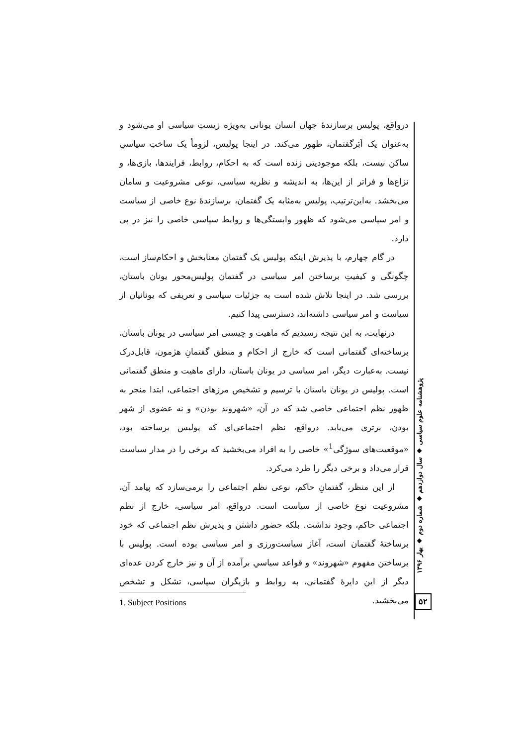درواقع، پولیس برسازندهٔ جهان انسان یونانی به‌ویژه زیستِ سیاسی او می‌شود و به‌عنوان یک اَبَرگفتمان، ظهور می‌کند. در اینجا پولیس، لزوماً یک ساختِ سیاسیِ ساکن نیست، بلکه موجودیتی زنده است که به احکام، روابط، فرایندها، بازی‌ها، و نزاع‌ها و فراتر از این‌ها، به اندیشه و نظریه سیاسی، نوعی مشروعیت و سامان می‌بخشد. به‌این‌ترتیب، پولیس به‌مثابه یک گفتمان، برسازندهٔ نوع خاصی از سیاست و امر سیاسی می‌شود که ظهور وابستگی‌ها و روابط سیاسی خاصی را نیز در پی دارد.
در گام چهارم، با پذیرش اینکه پولیس یک گفتمان معنابخش و احکام‌ساز است، چگونگی و کیفیتِ برساختن امر سیاسی در گفتمان پولیس‌محور یونان باستان، بررسی شد. در اینجا تلاش شده است به جزئیات سیاسی و تعریفی که یونانیان از سیاست و امر سیاسی داشته‌اند، دسترسی پیدا کنیم.
درنهایت، به این نتیجه رسیدیم که ماهیت و چیستی امر سیاسی در یونان باستان، برساخته‌ای گفتمانی است که خارج از احکام و منطق گفتمانِ هژمون، قابل‌درک نیست. به‌عبارت دیگر، امر سیاسی در یونان باستان، دارای ماهیت و منطق گفتمانی است. پولیس در یونان باستان با ترسیم و تشخیص مرزهای اجتماعی، ابتدا منجر به ظهور نظم اجتماعی خاصی شد که در آن، «شهروند بودن» و نه عضوی از شهر بودن، برتری می‌یابد. درواقع، نظم اجتماعی‌ای که پولیس برساخته بود، «موقعیت‌های سوژگی<sup>1</sup>» خاصی را به افراد می‌بخشید که برخی را در مدار سیاست قرار می‌داد و برخی دیگر را طرد می‌کرد.
از این منظر، گفتمانِ حاکم، نوعی نظم اجتماعی را برمی‌سازد که پیامد آن، مشروعیت نوع خاصی از سیاست است. درواقع، امر سیاسی، خارج از نظم اجتماعی حاکم، وجود نداشت. بلکه حضور داشتن و پذیرش نظم اجتماعی که خود برساختهٔ گفتمان است، آغاز سیاست‌ورزی و امر سیاسی بوده است. پولیس با برساختن مفهوم «شهروند» و قواعد سیاسیِ برآمده از آن و نیز خارج کردن عده‌ای دیگر از این دایرهٔ گفتمانی، به روابط و بازیگران سیاسی، تشکل و تشخص می‌بخشید.
پژوهشنامه علوم سیاسی ◆ سال دوازدهم ◆ شماره دوم ◆ بهار ۱۳۹۶
۵۲
1. Subject Positions